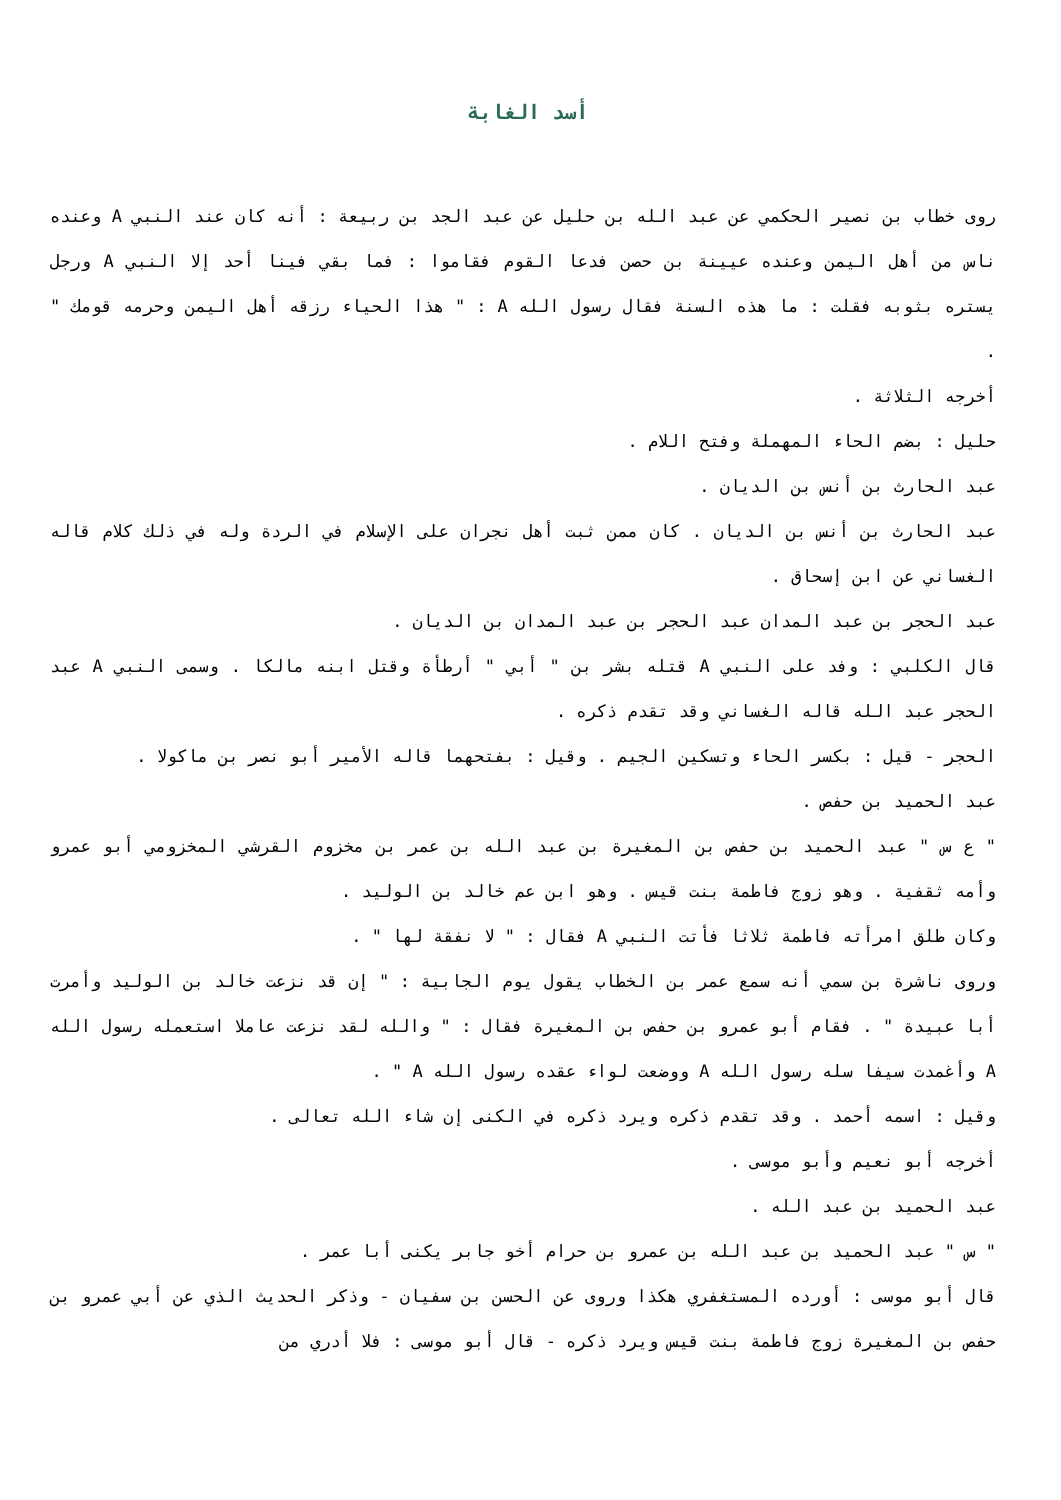أسد الغابة
روى خطاب بن نصير الحكمي عن عبد الله بن حليل عن عبد الجد بن ربيعة : أنه كان عند النبي A وعنده ناس من أهل اليمن وعنده عيينة بن حصن فدعا القوم فقاموا : فما بقي فينا أحد إلا النبي A ورجل يستره بثوبه فقلت : ما هذه السنة فقال رسول الله A : " هذا الحياء رزقه أهل اليمن وحرمه قومك " .
أخرجه الثلاثة .
حليل : بضم الحاء المهملة وفتح اللام .
عبد الحارث بن أنس بن الديان .
عبد الحارث بن أنس بن الديان . كان ممن ثبت أهل نجران على الإسلام في الردة وله في ذلك كلام قاله الغساني عن ابن إسحاق .
عبد الحجر بن عبد المدان عبد الحجر بن عبد المدان بن الديان .
قال الكلبي : وفد على النبي A قتله بشر بن " أبي " أرطأة وقتل ابنه مالكا . وسمى النبي A عبد الحجر عبد الله قاله الغساني وقد تقدم ذكره .
الحجر - قيل : بكسر الحاء وتسكين الجيم . وقيل : بفتحهما قاله الأمير أبو نصر بن ماكولا .
عبد الحميد بن حفص .
" ع س " عبد الحميد بن حفص بن المغيرة بن عبد الله بن عمر بن مخزوم القرشي المخزومي أبو عمرو وأمه ثقفية . وهو زوج فاطمة بنت قيس . وهو ابن عم خالد بن الوليد .
وكان طلق امرأته فاطمة ثلاثا فأتت النبي A فقال : " لا نفقة لها " .
وروى ناشرة بن سمي أنه سمع عمر بن الخطاب يقول يوم الجابية : " إن قد نزعت خالد بن الوليد وأمرت أبا عبيدة " . فقام أبو عمرو بن حفص بن المغيرة فقال : " والله لقد نزعت عاملا استعمله رسول الله A وأغمدت سيفا سله رسول الله A ووضعت لواء عقده رسول الله A " .
وقيل : اسمه أحمد . وقد تقدم ذكره ويرد ذكره في الكنى إن شاء الله تعالى .
أخرجه أبو نعيم وأبو موسى .
عبد الحميد بن عبد الله .
" س " عبد الحميد بن عبد الله بن عمرو بن حرام أخو جابر يكنى أبا عمر .
قال أبو موسى : أورده المستغفري هكذا وروى عن الحسن بن سفيان - وذكر الحديث الذي عن أبي عمرو بن حفص بن المغيرة زوج فاطمة بنت قيس ويرد ذكره - قال أبو موسى : فلا أدري من